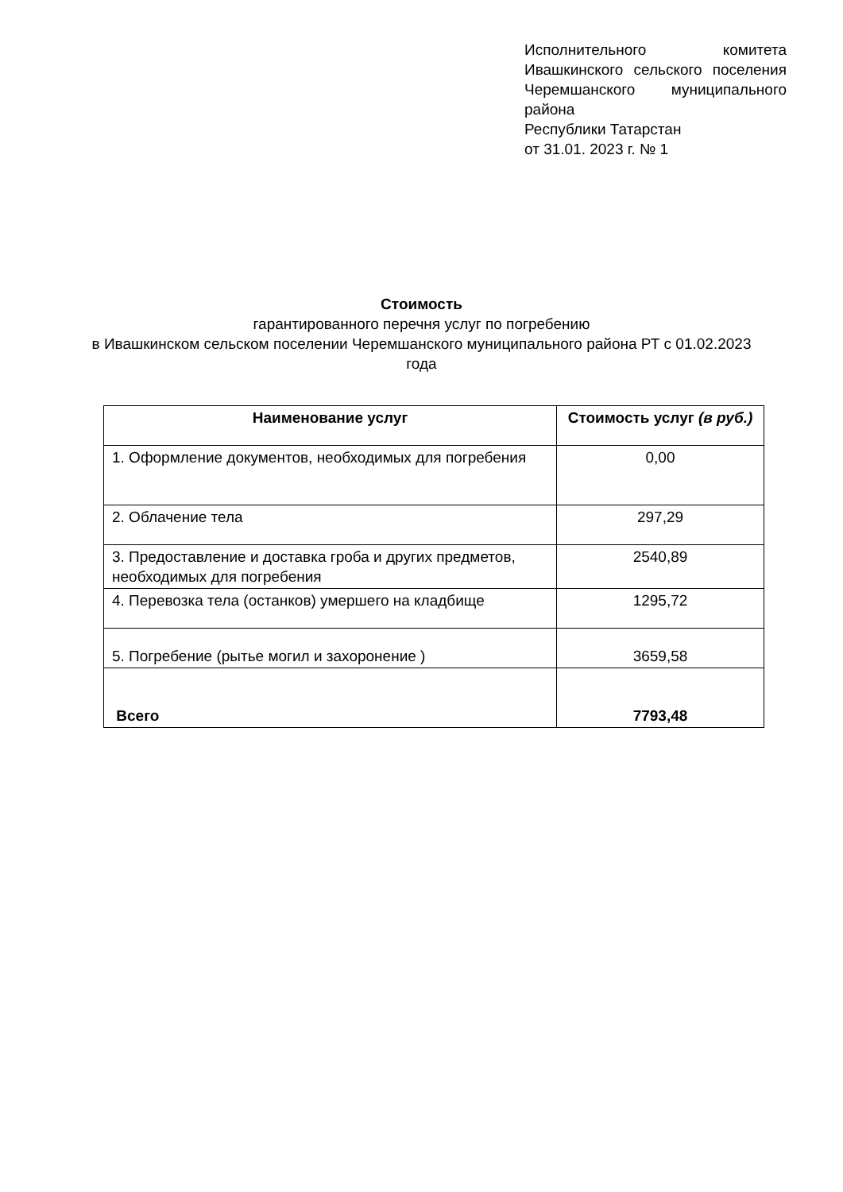Исполнительного комитета Ивашкинского сельского поселения Черемшанского муниципального района
Республики Татарстан
от 31.01. 2023 г. № 1
Стоимость
гарантированного перечня услуг по погребению
в Ивашкинском сельском поселении Черемшанского муниципального района РТ с 01.02.2023 года
| Наименование услуг | Стоимость услуг (в руб.) |
| --- | --- |
| 1. Оформление документов, необходимых для погребения | 0,00 |
| 2. Облачение тела | 297,29 |
| 3. Предоставление и доставка гроба и других предметов, необходимых для погребения | 2540,89 |
| 4. Перевозка тела (останков) умершего на кладбище | 1295,72 |
| 5. Погребение (рытье могил и захоронение ) | 3659,58 |
| Всего | 7793,48 |